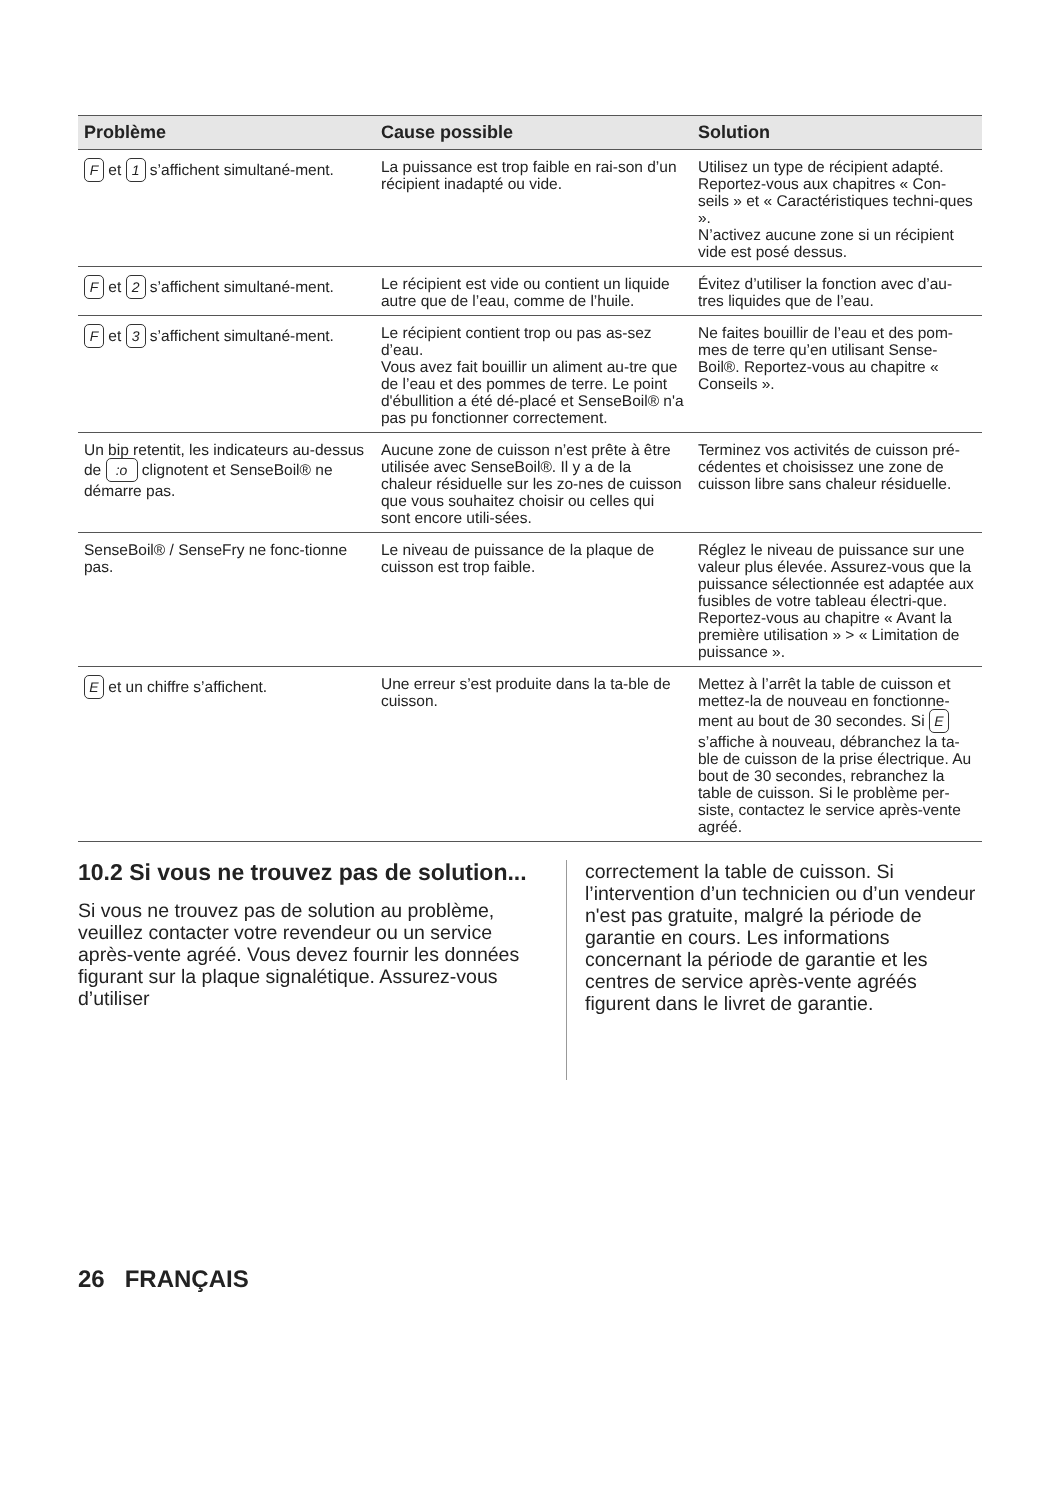| Problème | Cause possible | Solution |
| --- | --- | --- |
| F et 1 s’affichent simultané-ment. | La puissance est trop faible en rai-son d’un récipient inadapté ou vide. | Utilisez un type de récipient adapté. Reportez-vous aux chapitres « Con-seils » et « Caractéristiques techni-ques ». N’activez aucune zone si un récipient vide est posé dessus. |
| F et 2 s’affichent simultané-ment. | Le récipient est vide ou contient un liquide autre que de l’eau, comme de l’huile. | Évitez d’utiliser la fonction avec d’au-tres liquides que de l’eau. |
| F et 3 s’affichent simultané-ment. | Le récipient contient trop ou pas as-sez d’eau. Vous avez fait bouillir un aliment au-tre que de l’eau et des pommes de terre. Le point d'ébullition a été dé-placé et SenseBoil® n'a pas pu fonctionner correctement. | Ne faites bouillir de l’eau et des pom-mes de terre qu’en utilisant Sense-Boil®. Reportez-vous au chapitre « Conseils ». |
| Un bip retentit, les indicateurs au-dessus de :o clignotent et SenseBoil® ne démarre pas. | Aucune zone de cuisson n’est prête à être utilisée avec SenseBoil®. Il y a de la chaleur résiduelle sur les zo-nes de cuisson que vous souhaitez choisir ou celles qui sont encore utili-sées. | Terminez vos activités de cuisson pré-cédentes et choisissez une zone de cuisson libre sans chaleur résiduelle. |
| SenseBoil® / SenseFry ne fonc-tionne pas. | Le niveau de puissance de la plaque de cuisson est trop faible. | Réglez le niveau de puissance sur une valeur plus élevée. Assurez-vous que la puissance sélectionnée est adaptée aux fusibles de votre tableau électri-que. Reportez-vous au chapitre « Avant la première utilisation » > « Limitation de puissance ». |
| E et un chiffre s’affichent. | Une erreur s’est produite dans la ta-ble de cuisson. | Mettez à l’arrêt la table de cuisson et mettez-la de nouveau en fonctionne-ment au bout de 30 secondes. Si E s’affiche à nouveau, débranchez la ta-ble de cuisson de la prise électrique. Au bout de 30 secondes, rebranchez la table de cuisson. Si le problème per-siste, contactez le service après-vente agréé. |
10.2 Si vous ne trouvez pas de solution...
Si vous ne trouvez pas de solution au problème, veuillez contacter votre revendeur ou un service après-vente agréé. Vous devez fournir les données figurant sur la plaque signalétique. Assurez-vous d’utiliser
correctement la table de cuisson. Si l’intervention d’un technicien ou d’un vendeur n'est pas gratuite, malgré la période de garantie en cours. Les informations concernant la période de garantie et les centres de service après-vente agréés figurent dans le livret de garantie.
26 FRANÇAIS